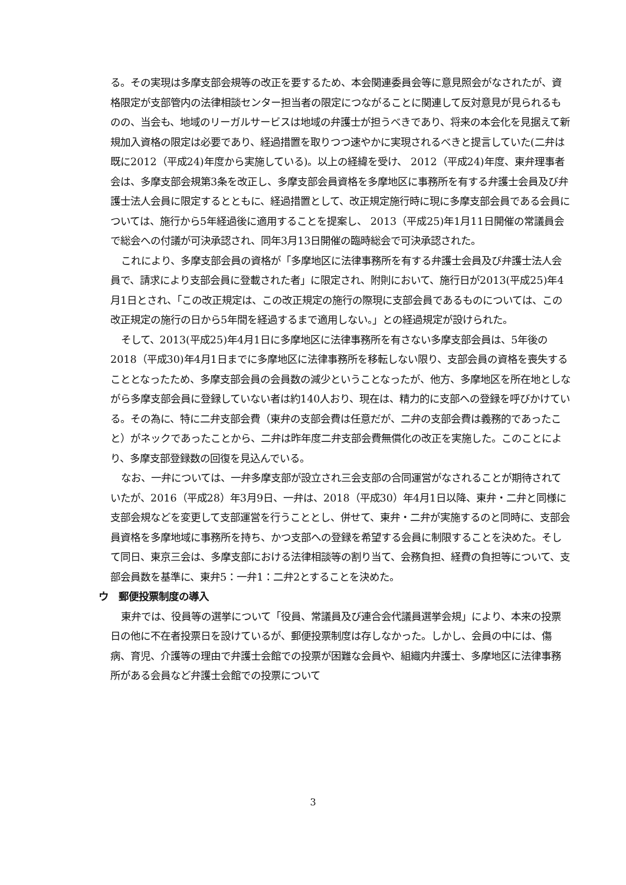る。その実現は多摩支部会規等の改正を要するため、本会関連委員会等に意見照会がなされたが、資格限定が支部管内の法律相談センター担当者の限定につながることに関連して反対意見が見られるものの、当会も、地域のリーガルサービスは地域の弁護士が担うべきであり、将来の本会化を見据えて新規加入資格の限定は必要であり、経過措置を取りつつ速やかに実現されるべきと提言していた(二弁は既に2012（平成24)年度から実施している)。以上の経緯を受け、 2012（平成24)年度、東弁理事者会は、多摩支部会規第3条を改正し、多摩支部会員資格を多摩地区に事務所を有する弁護士会員及び弁護士法人会員に限定するとともに、経過措置として、改正規定施行時に現に多摩支部会員である会員については、施行から5年経過後に適用することを提案し、 2013（平成25)年1月11日開催の常議員会で総会への付議が可決承認され、同年3月13日開催の臨時総会で可決承認された。
これにより、多摩支部会員の資格が「多摩地区に法律事務所を有する弁護士会員及び弁護士法人会員で、請求により支部会員に登載された者」に限定され、附則において、施行日が2013(平成25)年4月1日とされ、「この改正規定は、この改正規定の施行の際現に支部会員であるものについては、この改正規定の施行の日から5年間を経過するまで適用しない。」との経過規定が設けられた。
そして、2013(平成25)年4月1日に多摩地区に法律事務所を有さない多摩支部会員は、5年後の2018（平成30)年4月1日までに多摩地区に法律事務所を移転しない限り、支部会員の資格を喪失することとなったため、多摩支部会員の会員数の減少ということなったが、他方、多摩地区を所在地としながら多摩支部会員に登録していない者は約140人おり、現在は、精力的に支部への登録を呼びかけている。その為に、特に二弁支部会費（東弁の支部会費は任意だが、二弁の支部会費は義務的であったこと）がネックであったことから、二弁は昨年度二弁支部会費無償化の改正を実施した。このことにより、多摩支部登録数の回復を見込んでいる。
なお、一弁については、一弁多摩支部が設立され三会支部の合同運営がなされることが期待されていたが、2016（平成28）年3月9日、一弁は、2018（平成30）年4月1日以降、東弁・二弁と同様に支部会規などを変更して支部運営を行うこととし、併せて、東弁・二弁が実施するのと同時に、支部会員資格を多摩地域に事務所を持ち、かつ支部への登録を希望する会員に制限することを決めた。そして同日、東京三会は、多摩支部における法律相談等の割り当て、会務負担、経費の負担等について、支部会員数を基準に、東弁5：一弁1：二弁2とすることを決めた。
ウ　郵便投票制度の導入
東弁では、役員等の選挙について「役員、常議員及び連合会代議員選挙会規」により、本来の投票日の他に不在者投票日を設けているが、郵便投票制度は存しなかった。しかし、会員の中には、傷病、育児、介護等の理由で弁護士会館での投票が困難な会員や、組織内弁護士、多摩地区に法律事務所がある会員など弁護士会館での投票について
3